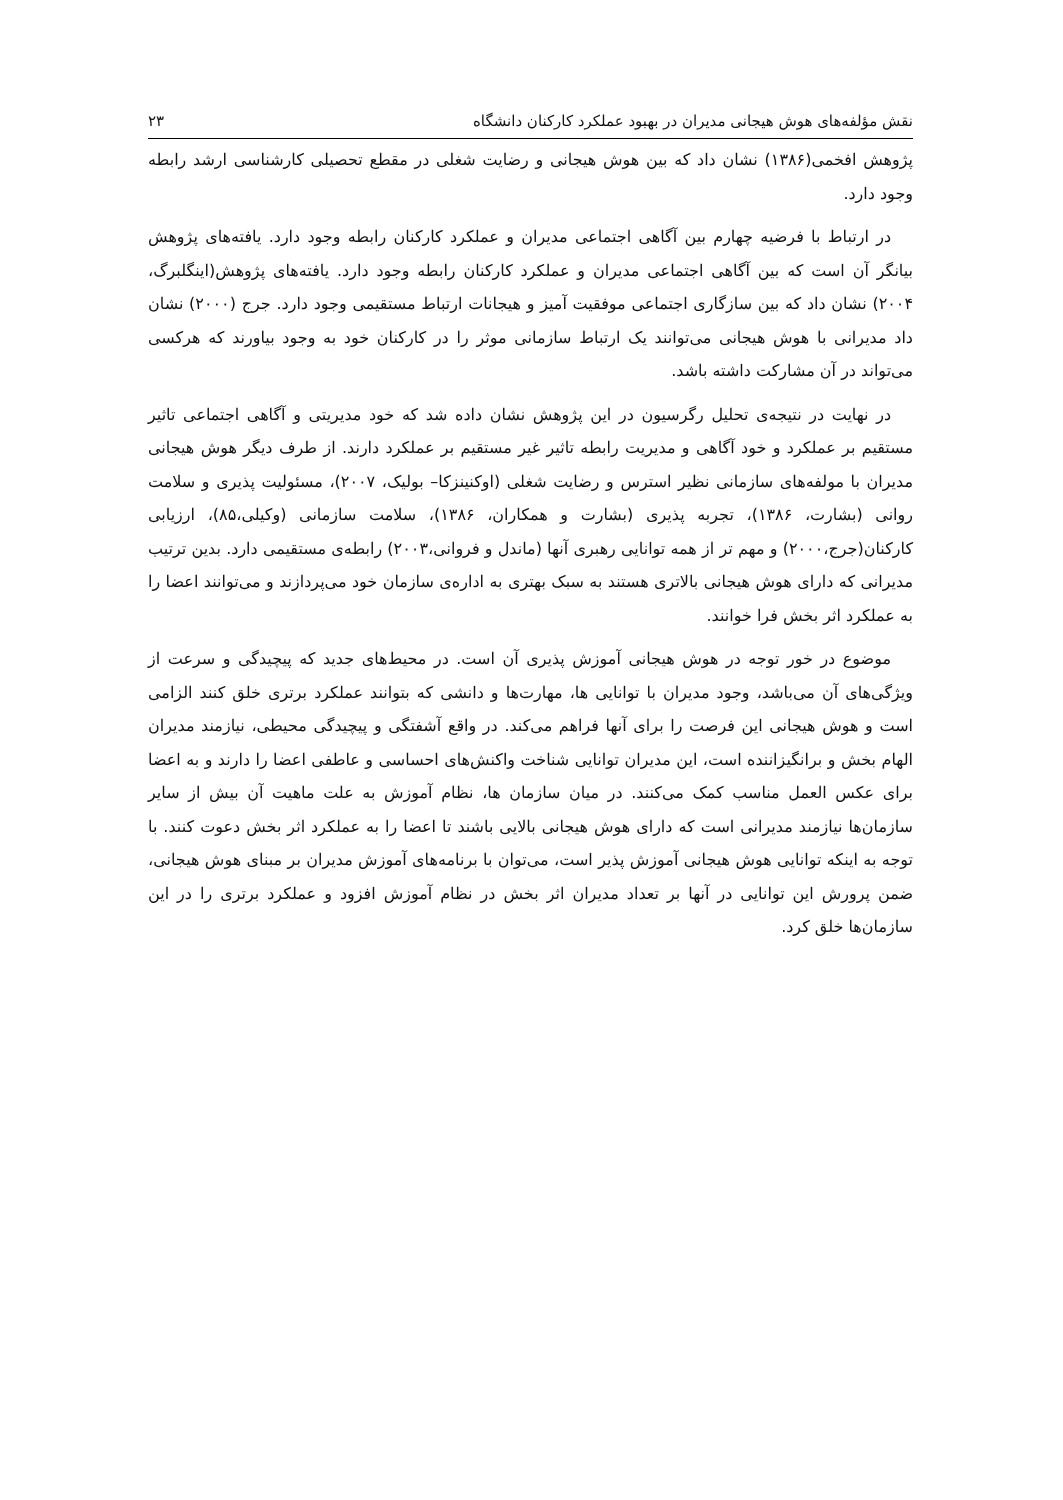نقش مؤلفه‌های هوش هیجانی مدیران در بهبود عملکرد کارکنان دانشگاه ۲۳
پژوهش افخمی(۱۳۸۶) نشان داد که بین هوش هیجانی و رضایت شغلی در مقطع تحصیلی کارشناسی ارشد رابطه وجود دارد.
در ارتباط با فرضیه چهارم بین آگاهی اجتماعی مدیران و عملکرد کارکنان رابطه وجود دارد. یافته‌های پژوهش بیانگر آن است که بین آگاهی اجتماعی مدیران و عملکرد کارکنان رابطه وجود دارد. یافته‌های پژوهش(اینگلبرگ، ۲۰۰۴) نشان داد که بین سازگاری اجتماعی موفقیت آمیز و هیجانات ارتباط مستقیمی وجود دارد. جرج (۲۰۰۰) نشان داد مدیرانی با هوش هیجانی می‌توانند یک ارتباط سازمانی موثر را در کارکنان خود به وجود بیاورند که هرکسی می‌تواند در آن مشارکت داشته باشد.
در نهایت در نتیجه‌ی تحلیل رگرسیون در این پژوهش نشان داده شد که خود مدیریتی و آگاهی اجتماعی تاثیر مستقیم بر عملکرد و خود آگاهی و مدیریت رابطه تاثیر غیر مستقیم بر عملکرد دارند. از طرف دیگر هوش هیجانی مدیران با مولفه‌های سازمانی نظیر استرس و رضایت شغلی (اوکنینزکا– بولیک، ۲۰۰۷)، مسئولیت پذیری و سلامت روانی (بشارت، ۱۳۸۶)، تجربه پذیری (بشارت و همکاران، ۱۳۸۶)، سلامت سازمانی (وکیلی،۸۵)، ارزیابی کارکنان(جرج،۲۰۰۰) و مهم تر از همه توانایی رهبری آنها (ماندل و فروانی،۲۰۰۳) رابطه‌ی مستقیمی دارد. بدین ترتیب مدیرانی که دارای هوش هیجانی بالاتری هستند به سبک بهتری به اداره‌ی سازمان خود می‌پردازند و می‌توانند اعضا را به عملکرد اثر بخش فرا خوانند.
موضوع در خور توجه در هوش هیجانی آموزش پذیری آن است. در محیط‌های جدید که پیچیدگی و سرعت از ویژگی‌های آن می‌باشد، وجود مدیران با توانایی ها، مهارت‌ها و دانشی که بتوانند عملکرد برتری خلق کنند الزامی است و هوش هیجانی این فرصت را برای آنها فراهم می‌کند. در واقع آشفتگی و پیچیدگی محیطی، نیازمند مدیران الهام بخش و برانگیزاننده است، این مدیران توانایی شناخت واکنش‌های احساسی و عاطفی اعضا را دارند و به اعضا برای عکس العمل مناسب کمک می‌کنند. در میان سازمان ها، نظام آموزش به علت ماهیت آن بیش از سایر سازمان‌ها نیازمند مدیرانی است که دارای هوش هیجانی بالایی باشند تا اعضا را به عملکرد اثر بخش دعوت کنند. با توجه به اینکه توانایی هوش هیجانی آموزش پذیر است، می‌توان با برنامه‌های آموزش مدیران بر مبنای هوش هیجانی، ضمن پرورش این توانایی در آنها بر تعداد مدیران اثر بخش در نظام آموزش افزود و عملکرد برتری را در این سازمان‌ها خلق کرد.